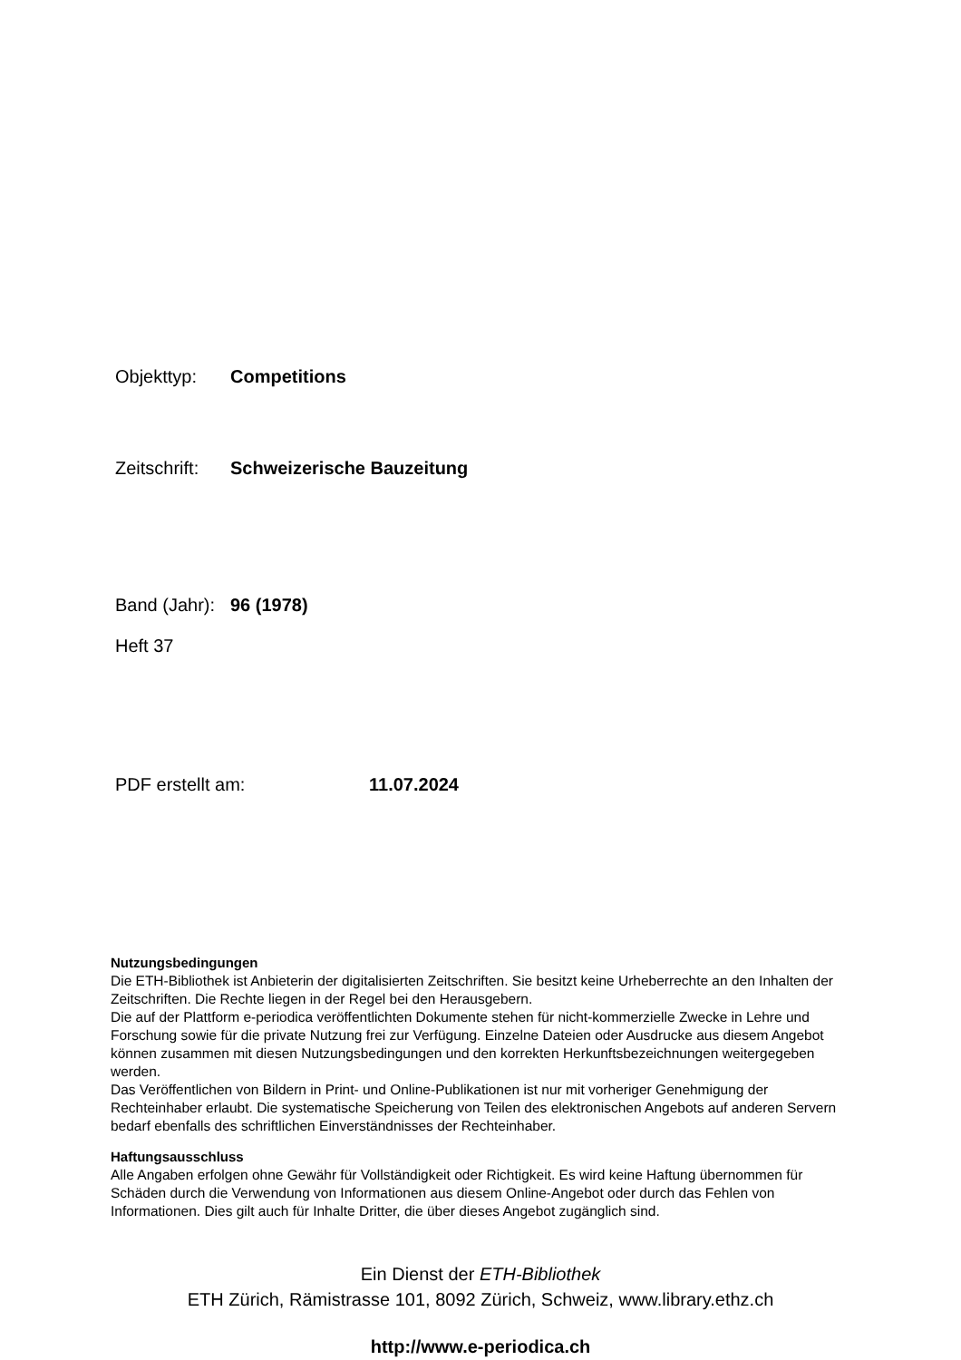Objekttyp: Competitions
Zeitschrift: Schweizerische Bauzeitung
Band (Jahr): 96 (1978)
Heft 37
PDF erstellt am: 11.07.2024
Nutzungsbedingungen
Die ETH-Bibliothek ist Anbieterin der digitalisierten Zeitschriften. Sie besitzt keine Urheberrechte an den Inhalten der Zeitschriften. Die Rechte liegen in der Regel bei den Herausgebern.
Die auf der Plattform e-periodica veröffentlichten Dokumente stehen für nicht-kommerzielle Zwecke in Lehre und Forschung sowie für die private Nutzung frei zur Verfügung. Einzelne Dateien oder Ausdrucke aus diesem Angebot können zusammen mit diesen Nutzungsbedingungen und den korrekten Herkunftsbezeichnungen weitergegeben werden.
Das Veröffentlichen von Bildern in Print- und Online-Publikationen ist nur mit vorheriger Genehmigung der Rechteinhaber erlaubt. Die systematische Speicherung von Teilen des elektronischen Angebots auf anderen Servern bedarf ebenfalls des schriftlichen Einverständnisses der Rechteinhaber.
Haftungsausschluss
Alle Angaben erfolgen ohne Gewähr für Vollständigkeit oder Richtigkeit. Es wird keine Haftung übernommen für Schäden durch die Verwendung von Informationen aus diesem Online-Angebot oder durch das Fehlen von Informationen. Dies gilt auch für Inhalte Dritter, die über dieses Angebot zugänglich sind.
Ein Dienst der ETH-Bibliothek
ETH Zürich, Rämistrasse 101, 8092 Zürich, Schweiz, www.library.ethz.ch
http://www.e-periodica.ch